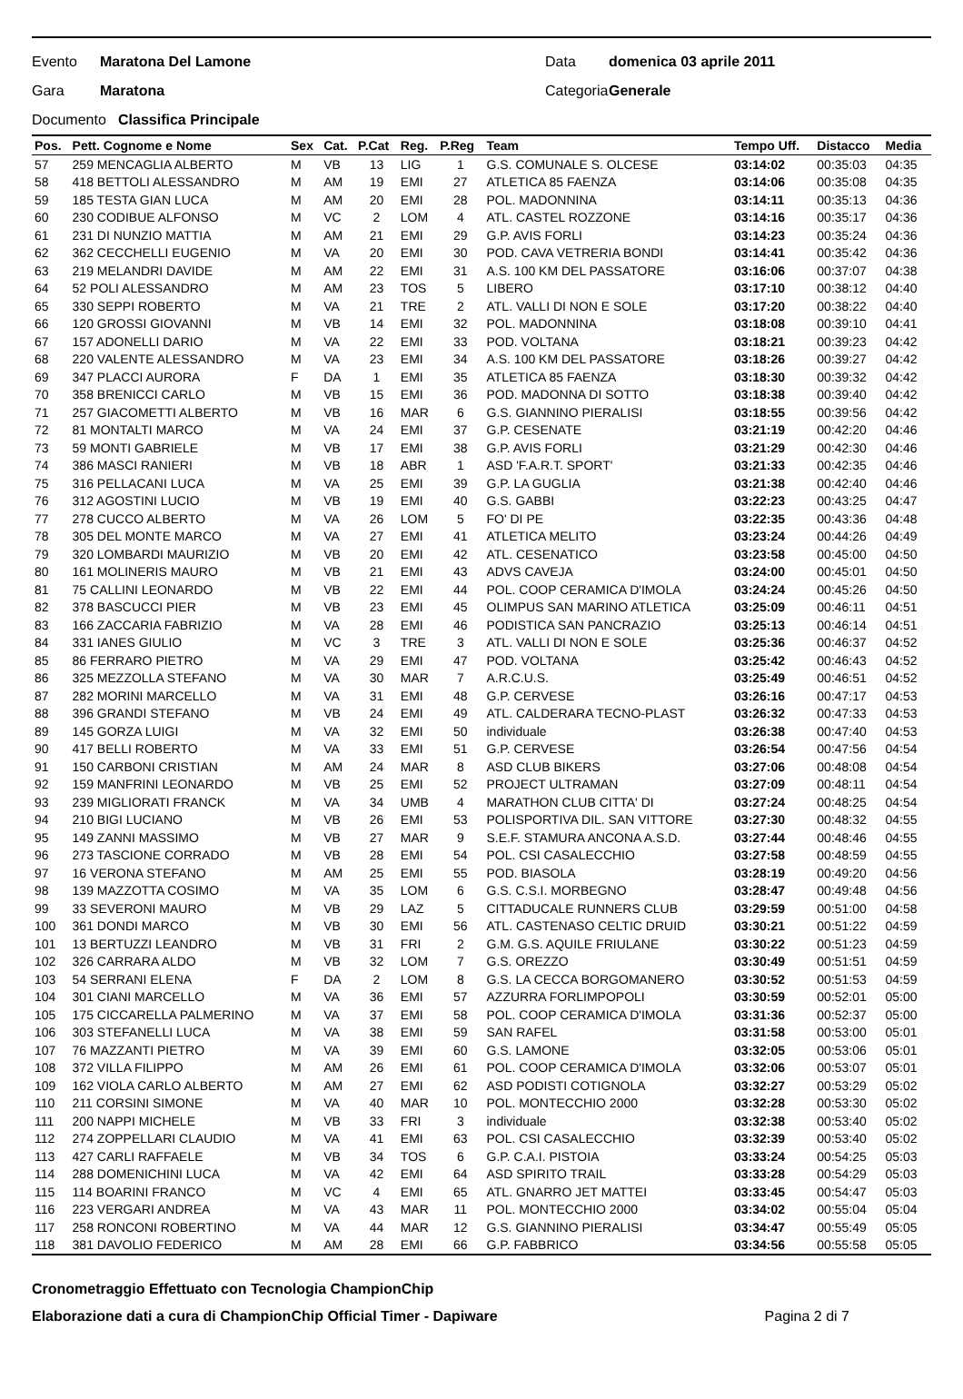Evento Maratona Del Lamone Data domenica 03 aprile 2011
Gara Maratona Categoria Generale
Documento Classifica Principale
| Pos. | Pett. Cognome e Nome | Sex | Cat. | P.Cat | Reg. | P.Reg | Team | Tempo Uff. | Distacco | Media |
| --- | --- | --- | --- | --- | --- | --- | --- | --- | --- | --- |
| 57 | 259 MENCAGLIA ALBERTO | M | VB | 13 | LIG | 1 | G.S. COMUNALE S. OLCESE | 03:14:02 | 00:35:03 | 04:35 |
| 58 | 418 BETTOLI ALESSANDRO | M | AM | 19 | EMI | 27 | ATLETICA 85 FAENZA | 03:14:06 | 00:35:08 | 04:35 |
| 59 | 185 TESTA GIAN LUCA | M | AM | 20 | EMI | 28 | POL. MADONNINA | 03:14:11 | 00:35:13 | 04:36 |
| 60 | 230 CODIBUE ALFONSO | M | VC | 2 | LOM | 4 | ATL. CASTEL ROZZONE | 03:14:16 | 00:35:17 | 04:36 |
| 61 | 231 DI NUNZIO MATTIA | M | AM | 21 | EMI | 29 | G.P. AVIS FORLI | 03:14:23 | 00:35:24 | 04:36 |
| 62 | 362 CECCHELLI EUGENIO | M | VA | 20 | EMI | 30 | POD. CAVA VETRERIA BONDI | 03:14:41 | 00:35:42 | 04:36 |
| 63 | 219 MELANDRI DAVIDE | M | AM | 22 | EMI | 31 | A.S. 100 KM DEL PASSATORE | 03:16:06 | 00:37:07 | 04:38 |
| 64 | 52 POLI ALESSANDRO | M | AM | 23 | TOS | 5 | LIBERO | 03:17:10 | 00:38:12 | 04:40 |
| 65 | 330 SEPPI ROBERTO | M | VA | 21 | TRE | 2 | ATL. VALLI DI NON E SOLE | 03:17:20 | 00:38:22 | 04:40 |
| 66 | 120 GROSSI GIOVANNI | M | VB | 14 | EMI | 32 | POL. MADONNINA | 03:18:08 | 00:39:10 | 04:41 |
| 67 | 157 ADONELLI DARIO | M | VA | 22 | EMI | 33 | POD. VOLTANA | 03:18:21 | 00:39:23 | 04:42 |
| 68 | 220 VALENTE ALESSANDRO | M | VA | 23 | EMI | 34 | A.S. 100 KM DEL PASSATORE | 03:18:26 | 00:39:27 | 04:42 |
| 69 | 347 PLACCI AURORA | F | DA | 1 | EMI | 35 | ATLETICA 85 FAENZA | 03:18:30 | 00:39:32 | 04:42 |
| 70 | 358 BRENICCI CARLO | M | VB | 15 | EMI | 36 | POD. MADONNA DI SOTTO | 03:18:38 | 00:39:40 | 04:42 |
| 71 | 257 GIACOMETTI ALBERTO | M | VB | 16 | MAR | 6 | G.S. GIANNINO PIERALISI | 03:18:55 | 00:39:56 | 04:42 |
| 72 | 81 MONTALTI MARCO | M | VA | 24 | EMI | 37 | G.P. CESENATE | 03:21:19 | 00:42:20 | 04:46 |
| 73 | 59 MONTI GABRIELE | M | VB | 17 | EMI | 38 | G.P. AVIS FORLI | 03:21:29 | 00:42:30 | 04:46 |
| 74 | 386 MASCI RANIERI | M | VB | 18 | ABR | 1 | ASD 'F.A.R.T. SPORT' | 03:21:33 | 00:42:35 | 04:46 |
| 75 | 316 PELLACANI LUCA | M | VA | 25 | EMI | 39 | G.P. LA GUGLIA | 03:21:38 | 00:42:40 | 04:46 |
| 76 | 312 AGOSTINI LUCIO | M | VB | 19 | EMI | 40 | G.S. GABBI | 03:22:23 | 00:43:25 | 04:47 |
| 77 | 278 CUCCO ALBERTO | M | VA | 26 | LOM | 5 | FO' DI PE | 03:22:35 | 00:43:36 | 04:48 |
| 78 | 305 DEL MONTE MARCO | M | VA | 27 | EMI | 41 | ATLETICA MELITO | 03:23:24 | 00:44:26 | 04:49 |
| 79 | 320 LOMBARDI MAURIZIO | M | VB | 20 | EMI | 42 | ATL. CESENATICO | 03:23:58 | 00:45:00 | 04:50 |
| 80 | 161 MOLINERIS MAURO | M | VB | 21 | EMI | 43 | ADVS CAVEJA | 03:24:00 | 00:45:01 | 04:50 |
| 81 | 75 CALLINI LEONARDO | M | VB | 22 | EMI | 44 | POL. COOP CERAMICA D'IMOLA | 03:24:24 | 00:45:26 | 04:50 |
| 82 | 378 BASCUCCI PIER | M | VB | 23 | EMI | 45 | OLIMPUS SAN MARINO ATLETICA | 03:25:09 | 00:46:11 | 04:51 |
| 83 | 166 ZACCARIA FABRIZIO | M | VA | 28 | EMI | 46 | PODISTICA SAN PANCRAZIO | 03:25:13 | 00:46:14 | 04:51 |
| 84 | 331 IANES GIULIO | M | VC | 3 | TRE | 3 | ATL. VALLI DI NON E SOLE | 03:25:36 | 00:46:37 | 04:52 |
| 85 | 86 FERRARO PIETRO | M | VA | 29 | EMI | 47 | POD. VOLTANA | 03:25:42 | 00:46:43 | 04:52 |
| 86 | 325 MEZZOLLA STEFANO | M | VA | 30 | MAR | 7 | A.R.C.U.S. | 03:25:49 | 00:46:51 | 04:52 |
| 87 | 282 MORINI MARCELLO | M | VA | 31 | EMI | 48 | G.P. CERVESE | 03:26:16 | 00:47:17 | 04:53 |
| 88 | 396 GRANDI STEFANO | M | VB | 24 | EMI | 49 | ATL. CALDERARA TECNO-PLAST | 03:26:32 | 00:47:33 | 04:53 |
| 89 | 145 GORZA LUIGI | M | VA | 32 | EMI | 50 | individuale | 03:26:38 | 00:47:40 | 04:53 |
| 90 | 417 BELLI ROBERTO | M | VA | 33 | EMI | 51 | G.P. CERVESE | 03:26:54 | 00:47:56 | 04:54 |
| 91 | 150 CARBONI CRISTIAN | M | AM | 24 | MAR | 8 | ASD CLUB BIKERS | 03:27:06 | 00:48:08 | 04:54 |
| 92 | 159 MANFRINI LEONARDO | M | VB | 25 | EMI | 52 | PROJECT ULTRAMAN | 03:27:09 | 00:48:11 | 04:54 |
| 93 | 239 MIGLIORATI FRANCK | M | VA | 34 | UMB | 4 | MARATHON CLUB CITTA' DI | 03:27:24 | 00:48:25 | 04:54 |
| 94 | 210 BIGI LUCIANO | M | VB | 26 | EMI | 53 | POLISPORTIVA DIL. SAN VITTORE | 03:27:30 | 00:48:32 | 04:55 |
| 95 | 149 ZANNI MASSIMO | M | VB | 27 | MAR | 9 | S.E.F. STAMURA ANCONA A.S.D. | 03:27:44 | 00:48:46 | 04:55 |
| 96 | 273 TASCIONE CORRADO | M | VB | 28 | EMI | 54 | POL. CSI CASALECCHIO | 03:27:58 | 00:48:59 | 04:55 |
| 97 | 16 VERONA STEFANO | M | AM | 25 | EMI | 55 | POD. BIASOLA | 03:28:19 | 00:49:20 | 04:56 |
| 98 | 139 MAZZOTTA COSIMO | M | VA | 35 | LOM | 6 | G.S. C.S.I. MORBEGNO | 03:28:47 | 00:49:48 | 04:56 |
| 99 | 33 SEVERONI MAURO | M | VB | 29 | LAZ | 5 | CITTADUCALE RUNNERS CLUB | 03:29:59 | 00:51:00 | 04:58 |
| 100 | 361 DONDI MARCO | M | VB | 30 | EMI | 56 | ATL. CASTENASO CELTIC DRUID | 03:30:21 | 00:51:22 | 04:59 |
| 101 | 13 BERTUZZI LEANDRO | M | VB | 31 | FRI | 2 | G.M. G.S. AQUILE FRIULANE | 03:30:22 | 00:51:23 | 04:59 |
| 102 | 326 CARRARA ALDO | M | VB | 32 | LOM | 7 | G.S. OREZZO | 03:30:49 | 00:51:51 | 04:59 |
| 103 | 54 SERRANI ELENA | F | DA | 2 | LOM | 8 | G.S. LA CECCA BORGOMANERO | 03:30:52 | 00:51:53 | 04:59 |
| 104 | 301 CIANI MARCELLO | M | VA | 36 | EMI | 57 | AZZURRA FORLIMPOPOLI | 03:30:59 | 00:52:01 | 05:00 |
| 105 | 175 CICCARELLA PALMERINO | M | VA | 37 | EMI | 58 | POL. COOP CERAMICA D'IMOLA | 03:31:36 | 00:52:37 | 05:00 |
| 106 | 303 STEFANELLI LUCA | M | VA | 38 | EMI | 59 | SAN RAFEL | 03:31:58 | 00:53:00 | 05:01 |
| 107 | 76 MAZZANTI PIETRO | M | VA | 39 | EMI | 60 | G.S. LAMONE | 03:32:05 | 00:53:06 | 05:01 |
| 108 | 372 VILLA FILIPPO | M | AM | 26 | EMI | 61 | POL. COOP CERAMICA D'IMOLA | 03:32:06 | 00:53:07 | 05:01 |
| 109 | 162 VIOLA CARLO ALBERTO | M | AM | 27 | EMI | 62 | ASD PODISTI COTIGNOLA | 03:32:27 | 00:53:29 | 05:02 |
| 110 | 211 CORSINI SIMONE | M | VA | 40 | MAR | 10 | POL. MONTECCHIO 2000 | 03:32:28 | 00:53:30 | 05:02 |
| 111 | 200 NAPPI MICHELE | M | VB | 33 | FRI | 3 | individuale | 03:32:38 | 00:53:40 | 05:02 |
| 112 | 274 ZOPPELLARI CLAUDIO | M | VA | 41 | EMI | 63 | POL. CSI CASALECCHIO | 03:32:39 | 00:53:40 | 05:02 |
| 113 | 427 CARLI RAFFAELE | M | VB | 34 | TOS | 6 | G.P. C.A.I. PISTOIA | 03:33:24 | 00:54:25 | 05:03 |
| 114 | 288 DOMENICHINI LUCA | M | VA | 42 | EMI | 64 | ASD SPIRITO TRAIL | 03:33:28 | 00:54:29 | 05:03 |
| 115 | 114 BOARINI FRANCO | M | VC | 4 | EMI | 65 | ATL. GNARRO JET MATTEI | 03:33:45 | 00:54:47 | 05:03 |
| 116 | 223 VERGARI ANDREA | M | VA | 43 | MAR | 11 | POL. MONTECCHIO 2000 | 03:34:02 | 00:55:04 | 05:04 |
| 117 | 258 RONCONI ROBERTINO | M | VA | 44 | MAR | 12 | G.S. GIANNINO PIERALISI | 03:34:47 | 00:55:49 | 05:05 |
| 118 | 381 DAVOLIO FEDERICO | M | AM | 28 | EMI | 66 | G.P. FABBRICO | 03:34:56 | 00:55:58 | 05:05 |
Cronometraggio Effettuato con Tecnologia ChampionChip
Elaborazione dati a cura di ChampionChip Official Timer - Dapiware Pagina 2 di 7